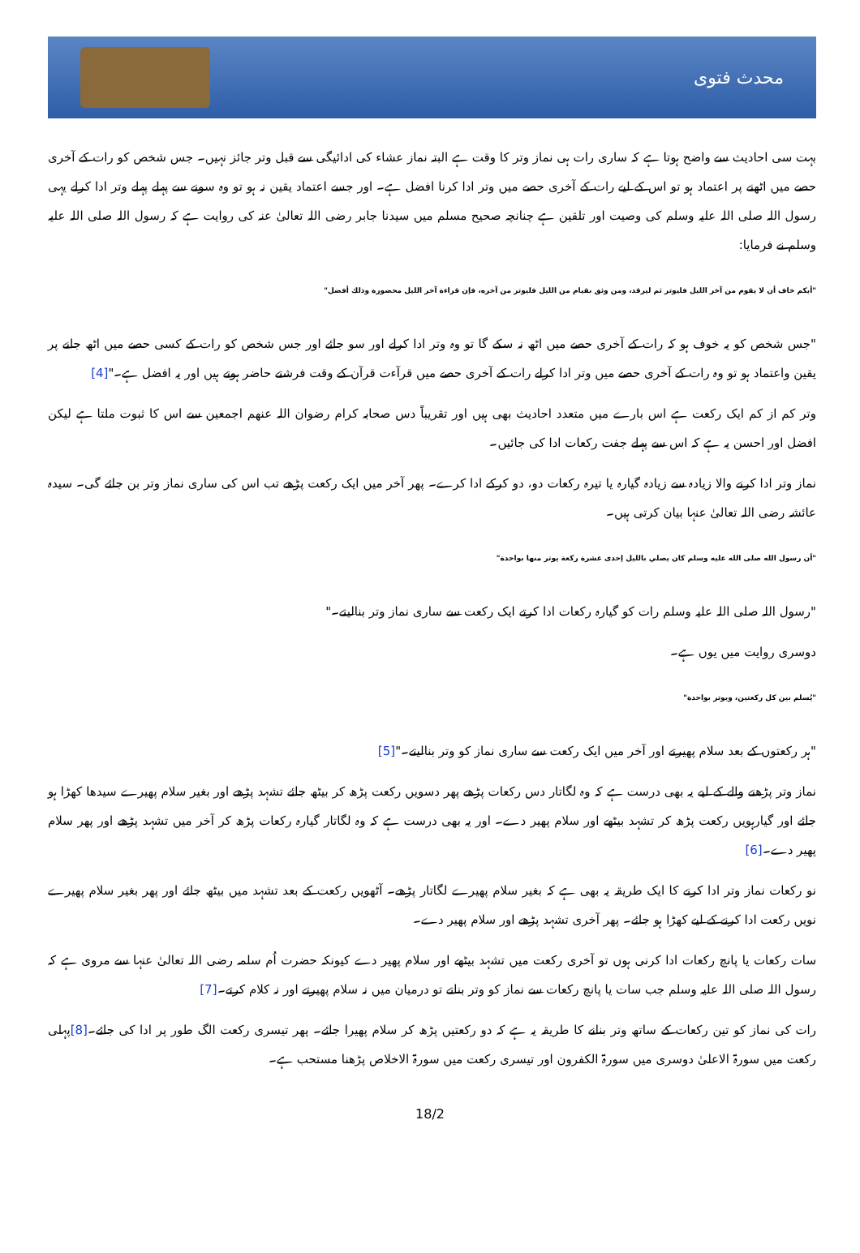محدث فتوی
بہت سی احادیث سے واضح ہوتا ہے کہ ساری رات ہی نماز وتر کا وقت ہے البتہ نماز عشاء کی ادائیگی سے قبل وتر جائز نہیں۔ جس شخص کو رات کے آخری حصے میں اٹھنے پر اعتماد ہو تو اس کے لیے رات کے آخری حصے میں وتر ادا کرنا افضل ہے۔ اور جسے اعتماد یقین نہ ہو تو وہ سونے سے پہلے پہلے وتر ادا کرلے یہی رسول اللہ صلی اللہ علیہ وسلم کی وصیت اور تلقین ہے چنانچہ صحیح مسلم میں سیدنا جابر رضی اللہ تعالیٰ عنہ کی روایت ہے کہ رسول اللہ صلی اللہ علیہ وسلم نے فرمایا:
"أيكم خاف أن لا يقوم من آخر الليل فليوتر ثم ليرقد، ومن وثق بقيام من الليل فليوتر من آخره، فإن قراءة آخر الليل محضورة وذلك أفضل"
"جس شخص کو یہ خوف ہو کہ رات کے آخری حصے میں اٹھ نہ سکے گا تو وہ وتر ادا کرلے اور سو جائے اور جس شخص کو رات کے کسی حصے میں اٹھ جانے پر یقین واعتماد ہو تو وہ رات کے آخری حصے میں وتر ادا کرلے رات کے آخری حصے میں قرآءت قرآن کے وقت فرشتے حاضر ہوتے ہیں اور یہ افضل ہے۔"[4]
وتر کم از کم ایک رکعت ہے اس بارے میں متعدد احادیث بھی ہیں اور تقریباً دس صحابہ کرام رضوان اللہ عنھم اجمعین سے اس کا ثبوت ملتا ہے لیکن افضل اور احسن یہ ہے کہ اس سے پہلے جفت رکعات ادا کی جائیں۔
نماز وتر ادا کرنے والا زیادہ سے زیادہ گیارہ یا تیرہ رکعات دو، دو کرکے ادا کرے۔ پھر آخر میں ایک رکعت پڑھے تب اس کی ساری نماز وتر بن جائے گی۔ سیدہ عائشہ رضی اللہ تعالیٰ عنہا بیان کرتی ہیں۔
"أن رسول الله صلى الله عليه وسلم كان يصلي بالليل إحدى عشرة ركعة يوتر منها بواحدة"
"رسول اللہ صلی اللہ علیہ وسلم رات کو گیارہ رکعات ادا کرتے ایک رکعت سے ساری نماز وتر بنالیتے۔"
دوسری روایت میں یوں ہے۔
"يُسلم بين كل ركعتين، ويوتر بواحدة"
"ہر رکعتوں کے بعد سلام پھیرتے اور آخر میں ایک رکعت سے ساری نماز کو وتر بنالیتے۔"[5]
نماز وتر پڑھنے والے کے لیے یہ بھی درست ہے کہ وہ لگاتار دس رکعات پڑھے پھر دسویں رکعت پڑھ کر بیٹھ جائے تشہد پڑھے اور بغیر سلام پھیرے سیدھا کھڑا ہو جائے اور گیارہویں رکعت پڑھ کر تشہد بیٹھے اور سلام پھیر دے۔ اور یہ بھی درست ہے کہ وہ لگاتار گیارہ رکعات پڑھ کر آخر میں تشہد پڑھے اور پھر سلام پھیر دے۔[6]
نو رکعات نماز وتر ادا کرنے کا ایک طریقہ یہ بھی ہے کہ بغیر سلام پھیرے لگاتار پڑھے۔ آٹھویں رکعت کے بعد تشہد میں بیٹھ جائے اور پھر بغیر سلام پھیرے نویں رکعت ادا کرنے کے لیے کھڑا ہو جائے۔ پھر آخری تشہد پڑھے اور سلام پھیر دے۔
سات رکعات یا پانچ رکعات ادا کرنی ہوں تو آخری رکعت میں تشہد بیٹھے اور سلام پھیر دے کیونکہ حضرت اُم سلمہ رضی اللہ تعالیٰ عنہا سے مروی ہے کہ رسول اللہ صلی اللہ علیہ وسلم جب سات یا پانچ رکعات سے نماز کو وتر بناتے تو درمیان میں نہ سلام پھیرتے اور نہ کلام کرتے۔[7]
رات کی نماز کو تین رکعات کے ساتھ وتر بنانے کا طریقہ یہ ہے کہ دو رکعتیں پڑھ کر سلام پھیرا جائے۔ پھر تیسری رکعت الگ طور پر ادا کی جائے۔[8] پہلی رکعت میں سورۃ الاعلیٰ دوسری میں سورۃ الکفرون اور تیسری رکعت میں سورۃ الاخلاص پڑھنا مستحب ہے۔
18/2